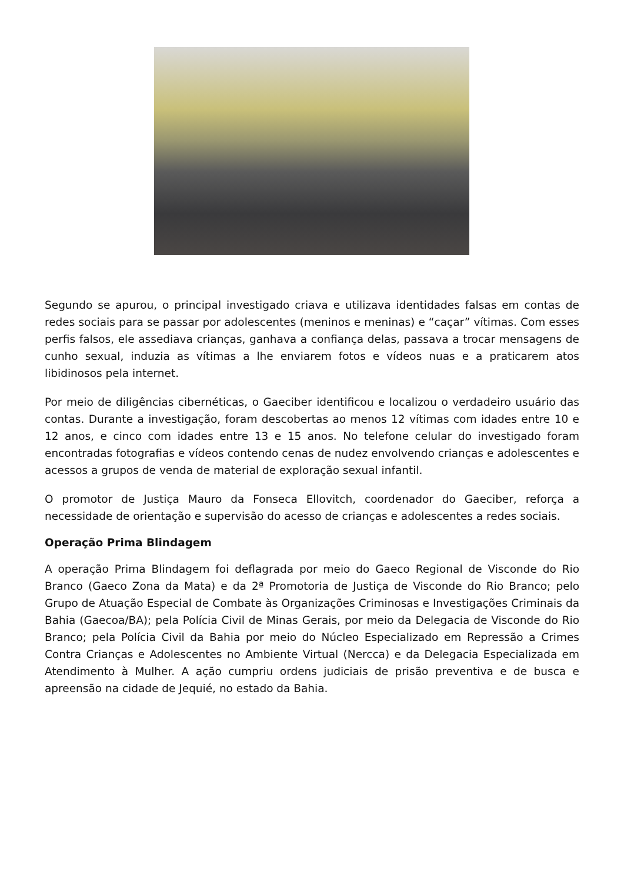Segundo se apurou, o principal investigado criava e utilizava identidades falsas em contas de redes sociais para se passar por adolescentes (meninos e meninas) e “caçar” vítimas. Com esses perfis falsos, ele assediava crianças, ganhava a confiança delas, passava a trocar mensagens de cunho sexual, induzia as vítimas a lhe enviarem fotos e vídeos nuas e a praticarem atos libidinosos pela internet.
Por meio de diligências cibernéticas, o Gaeciber identificou e localizou o verdadeiro usuário das contas. Durante a investigação, foram descobertas ao menos 12 vítimas com idades entre 10 e 12 anos, e cinco com idades entre 13 e 15 anos. No telefone celular do investigado foram encontradas fotografias e vídeos contendo cenas de nudez envolvendo crianças e adolescentes e acessos a grupos de venda de material de exploração sexual infantil.
O promotor de Justiça Mauro da Fonseca Ellovitch, coordenador do Gaeciber, reforça a necessidade de orientação e supervisão do acesso de crianças e adolescentes a redes sociais.
Operação Prima Blindagem
A operação Prima Blindagem foi deflagrada por meio do Gaeco Regional de Visconde do Rio Branco (Gaeco Zona da Mata) e da 2ª Promotoria de Justiça de Visconde do Rio Branco; pelo Grupo de Atuação Especial de Combate às Organizações Criminosas e Investigações Criminais da Bahia (Gaecoa/BA); pela Polícia Civil de Minas Gerais, por meio da Delegacia de Visconde do Rio Branco; pela Polícia Civil da Bahia por meio do Núcleo Especializado em Repressão a Crimes Contra Crianças e Adolescentes no Ambiente Virtual (Nercca) e da Delegacia Especializada em Atendimento à Mulher. A ação cumpriu ordens judiciais de prisão preventiva e de busca e apreensão na cidade de Jequié, no estado da Bahia.